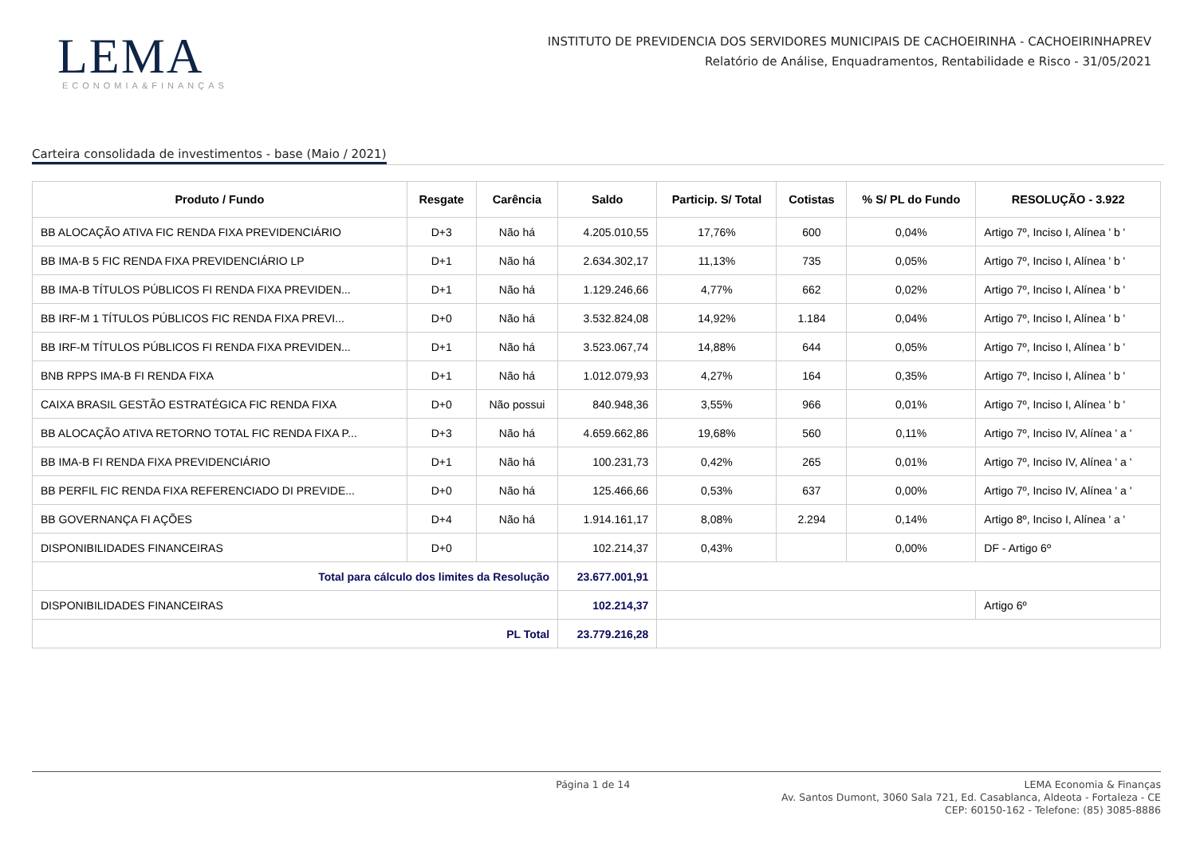LEMA
ECONOMIA&FINANÇAS
INSTITUTO DE PREVIDENCIA DOS SERVIDORES MUNICIPAIS DE CACHOEIRINHA - CACHOEIRINHAPREV
Relatório de Análise, Enquadramentos, Rentabilidade e Risco - 31/05/2021
Carteira consolidada de investimentos - base (Maio / 2021)
| Produto / Fundo | Resgate | Carência | Saldo | Particip. S/ Total | Cotistas | % S/ PL do Fundo | RESOLUÇÃO - 3.922 |
| --- | --- | --- | --- | --- | --- | --- | --- |
| BB ALOCAÇÃO ATIVA FIC RENDA FIXA PREVIDENCIÁRIO | D+3 | Não há | 4.205.010,55 | 17,76% | 600 | 0,04% | Artigo 7º, Inciso I, Alínea ' b ' |
| BB IMA-B 5 FIC RENDA FIXA PREVIDENCIÁRIO LP | D+1 | Não há | 2.634.302,17 | 11,13% | 735 | 0,05% | Artigo 7º, Inciso I, Alínea ' b ' |
| BB IMA-B TÍTULOS PÚBLICOS FI RENDA FIXA PREVIDEN... | D+1 | Não há | 1.129.246,66 | 4,77% | 662 | 0,02% | Artigo 7º, Inciso I, Alínea ' b ' |
| BB IRF-M 1 TÍTULOS PÚBLICOS FIC RENDA FIXA PREVI... | D+0 | Não há | 3.532.824,08 | 14,92% | 1.184 | 0,04% | Artigo 7º, Inciso I, Alínea ' b ' |
| BB IRF-M TÍTULOS PÚBLICOS FI RENDA FIXA PREVIDEN... | D+1 | Não há | 3.523.067,74 | 14,88% | 644 | 0,05% | Artigo 7º, Inciso I, Alínea ' b ' |
| BNB RPPS IMA-B FI RENDA FIXA | D+1 | Não há | 1.012.079,93 | 4,27% | 164 | 0,35% | Artigo 7º, Inciso I, Alínea ' b ' |
| CAIXA BRASIL GESTÃO ESTRATÉGICA FIC RENDA FIXA | D+0 | Não possui | 840.948,36 | 3,55% | 966 | 0,01% | Artigo 7º, Inciso I, Alínea ' b ' |
| BB ALOCAÇÃO ATIVA RETORNO TOTAL FIC RENDA FIXA P... | D+3 | Não há | 4.659.662,86 | 19,68% | 560 | 0,11% | Artigo 7º, Inciso IV, Alínea ' a ' |
| BB IMA-B FI RENDA FIXA PREVIDENCIÁRIO | D+1 | Não há | 100.231,73 | 0,42% | 265 | 0,01% | Artigo 7º, Inciso IV, Alínea ' a ' |
| BB PERFIL FIC RENDA FIXA REFERENCIADO DI PREVIDE... | D+0 | Não há | 125.466,66 | 0,53% | 637 | 0,00% | Artigo 7º, Inciso IV, Alínea ' a ' |
| BB GOVERNANÇA FI AÇÕES | D+4 | Não há | 1.914.161,17 | 8,08% | 2.294 | 0,14% | Artigo 8º, Inciso I, Alínea ' a ' |
| DISPONIBILIDADES FINANCEIRAS | D+0 | | 102.214,37 | 0,43% | | 0,00% | DF - Artigo 6º |
| Total para cálculo dos limites da Resolução | | | 23.677.001,91 | | | | |
| DISPONIBILIDADES FINANCEIRAS | | | 102.214,37 | | | | Artigo 6º |
| PL Total | | | 23.779.216,28 | | | | |
Página 1 de 14
LEMA Economia & Finanças
Av. Santos Dumont, 3060 Sala 721, Ed. Casablanca, Aldeota - Fortaleza - CE
CEP: 60150-162 - Telefone: (85) 3085-8886